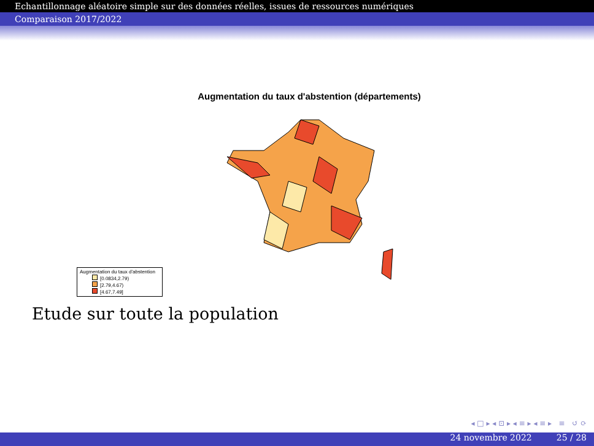Echantillonnage aléatoire simple sur des données réelles, issues de ressources numériques
Comparaison 2017/2022
Augmentation du taux d'abstention (départements)
Augmentation du taux d'abstention
[0.0834,2.79)
[2.79,4.67)
[4.67,7.49]
Etude sur toute la population
◂ □ ▸ ◂ ⊡ ▸ ◂ ≡ ▸ ◂ ≡ ▸ ≡ ↺ ⟳
24 novembre 2022 25 / 28